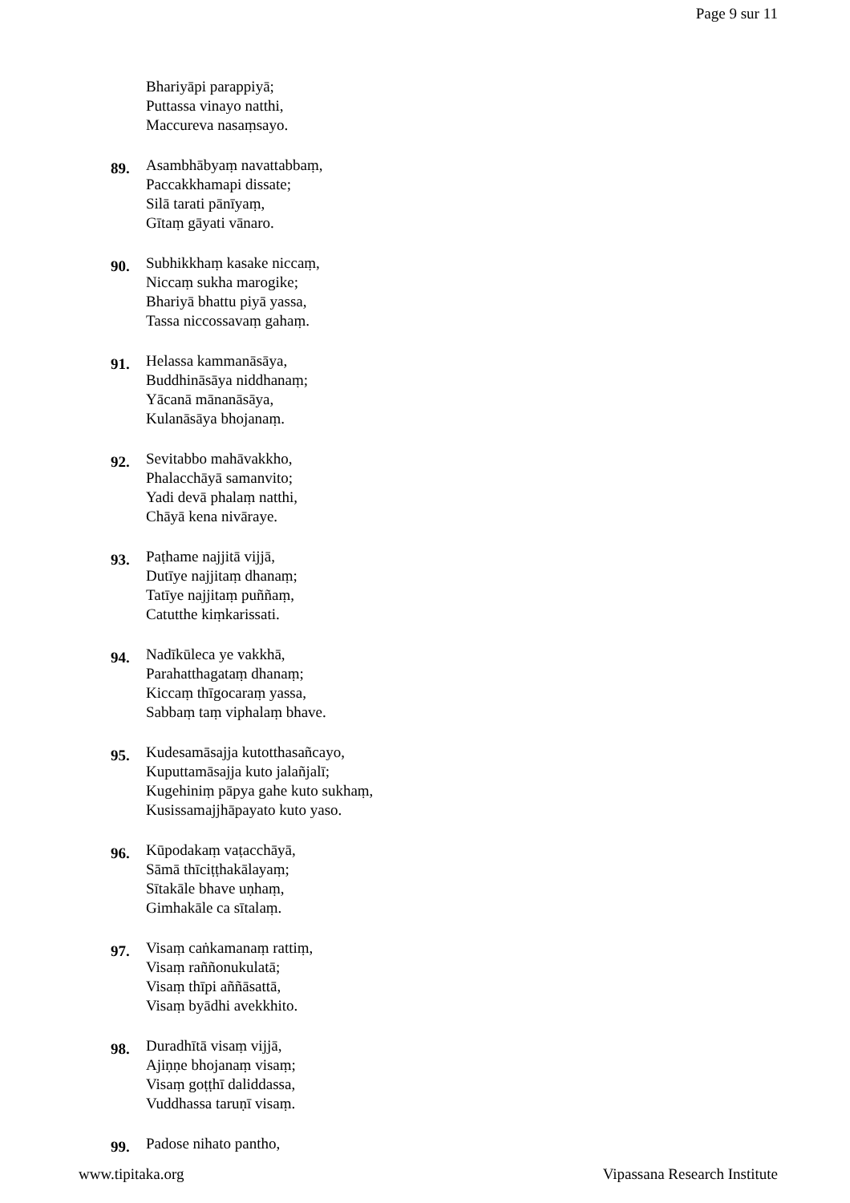Page 9 sur 11
Bhariyāpi parappiyā;
Puttassa vinayo natthi,
Maccureva nasaṃsayo.
89.
Asambhābyaṃ navattabbaṃ,
Paccakkhamapi dissate;
Silā tarati pānīyaṃ,
Gītaṃ gāyati vānaro.
90.
Subhikkhaṃ kasake niccaṃ,
Niccaṃ sukha marogike;
Bhariyā bhattu piyā yassa,
Tassa niccossavaṃ gahaṃ.
91.
Helassa kammanāsāya,
Buddhināsāya niddhanaṃ;
Yācanā mānanāsāya,
Kulanāsāya bhojanaṃ.
92.
Sevitabbo mahāvakkho,
Phalacchāyā samanvito;
Yadi devā phalaṃ natthi,
Chāyā kena nivāraye.
93.
Paṭhame najjitā vijjā,
Dutīye najjitaṃ dhanaṃ;
Tatīye najjitaṃ puññaṃ,
Catutthe kiṃkarissati.
94.
Nadīkūleca ye vakkhā,
Parahatthagataṃ dhanaṃ;
Kiccaṃ thīgocaraṃ yassa,
Sabbaṃ taṃ viphalaṃ bhave.
95.
Kudesamāsajja kutotthasañcayo,
Kuputtamāsajja kuto jalañjalī;
Kugehiniṃ pāpya gahe kuto sukhaṃ,
Kusissamajjhāpayato kuto yaso.
96.
Kūpodakaṃ vaṭacchāyā,
Sāmā thīciṭṭhakālayaṃ;
Sītakāle bhave uṇhaṃ,
Gimhakāle ca sītalaṃ.
97.
Visaṃ caṅkamanaṃ rattiṃ,
Visaṃ raññonukulatā;
Visaṃ thīpi aññāsattā,
Visaṃ byādhi avekkhito.
98.
Duradhītā visaṃ vijjā,
Ajiṇṇe bhojanaṃ visaṃ;
Visaṃ goṭṭhī daliddassa,
Vuddhassa taruṇī visaṃ.
99.
Padose nihato pantho,
www.tipitaka.org Vipassana Research Institute